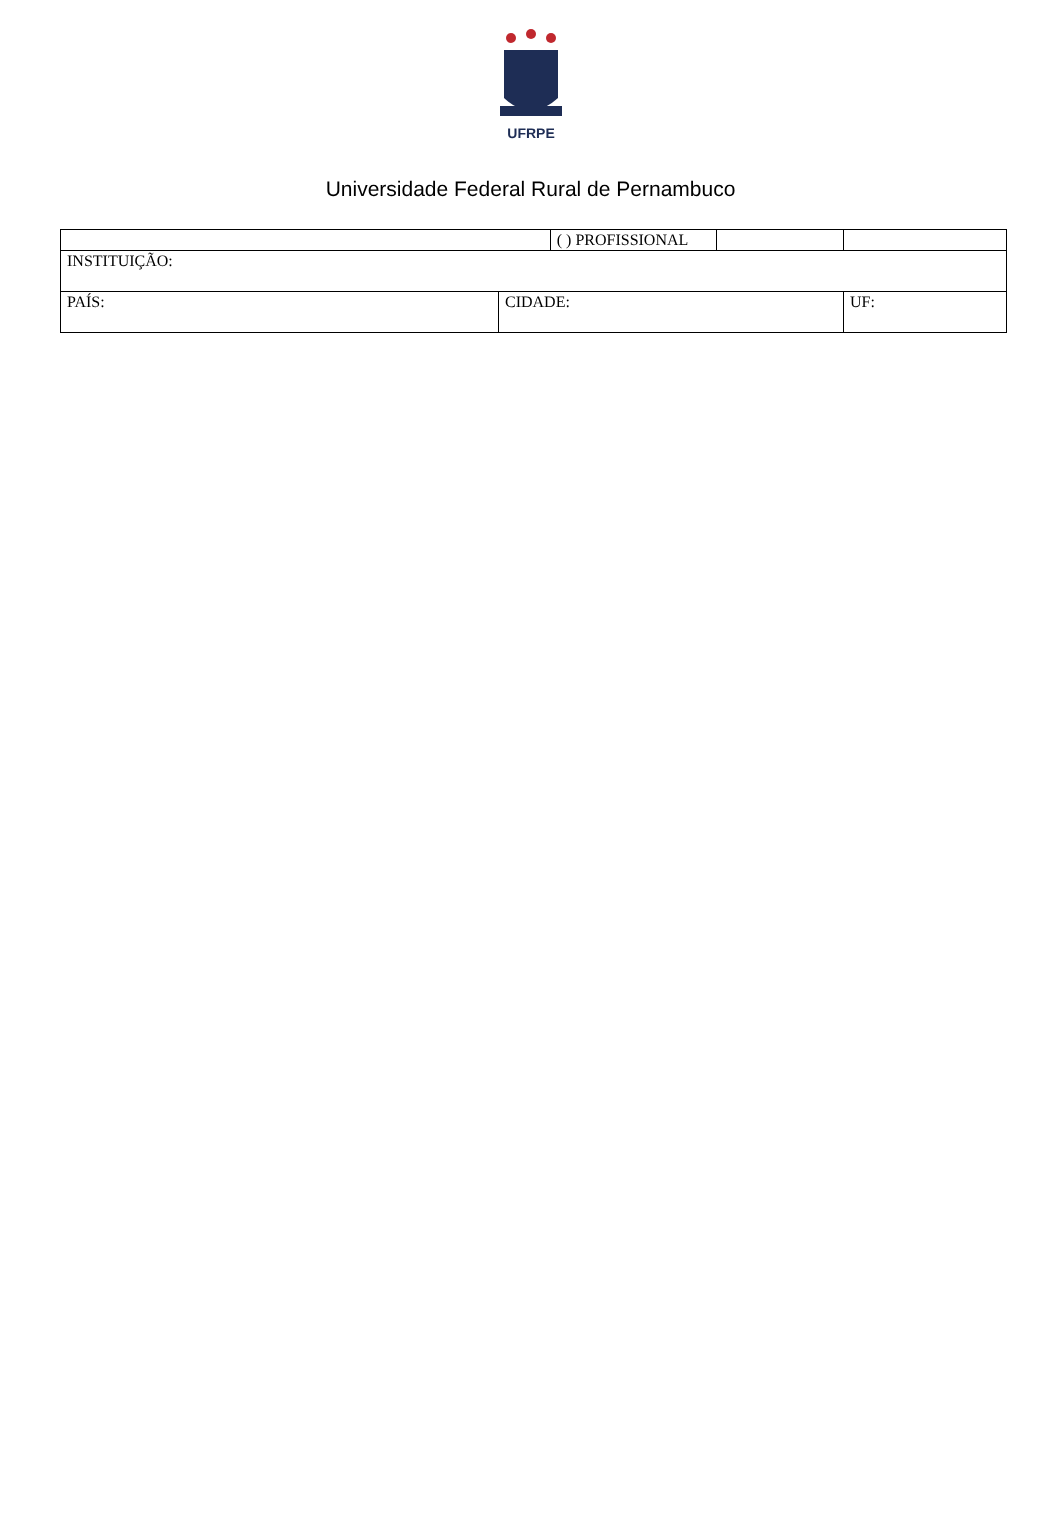UFRPE
Universidade Federal Rural de Pernambuco
| | | ( ) PROFISSIONAL | | |
| INSTITUIÇÃO: | | | | |
| PAÍS: | CIDADE: | | | UF: |